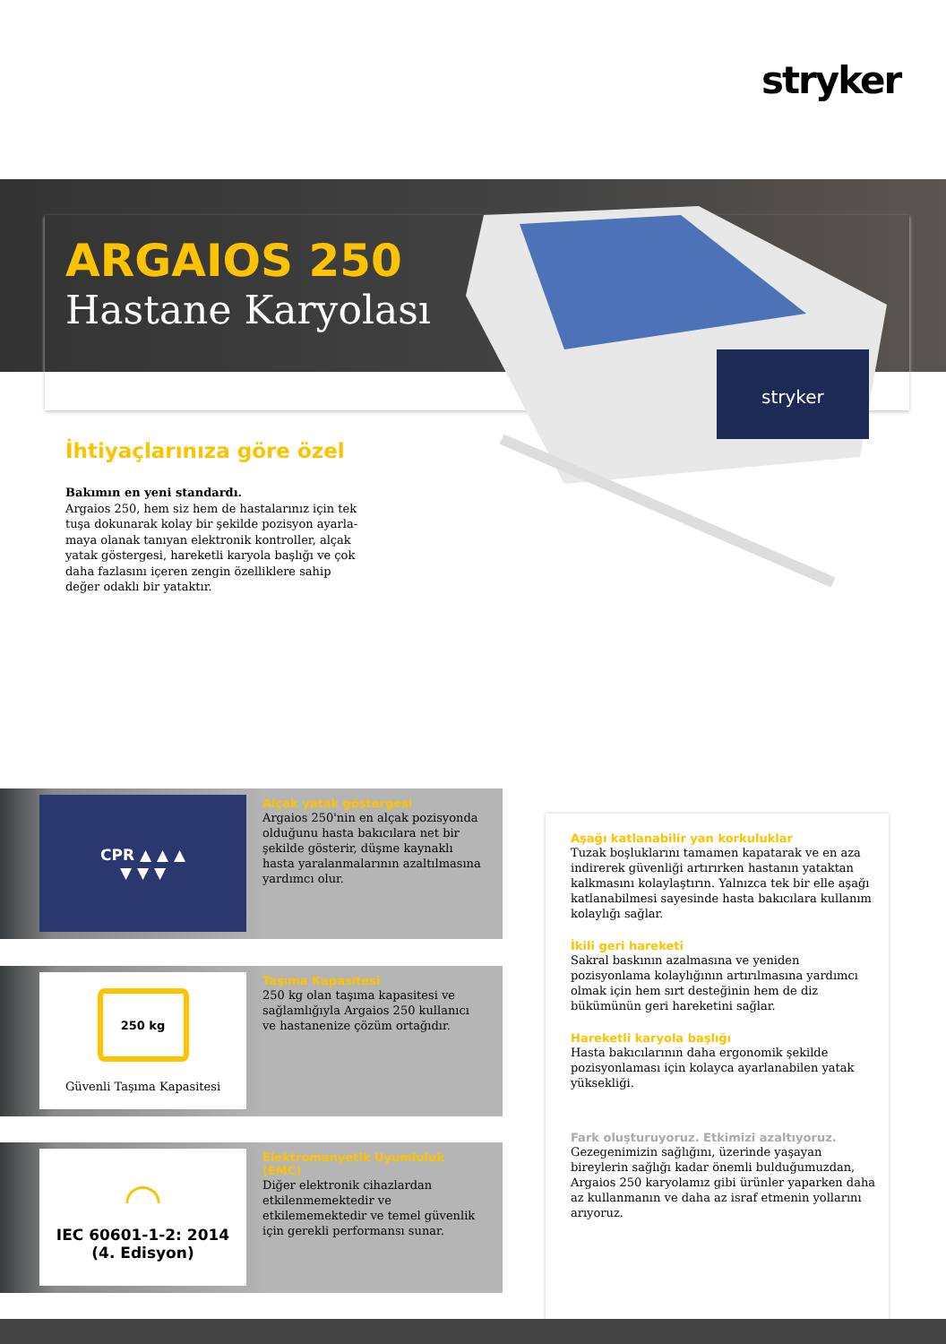stryker
ARGAIOS 250
Hastane Karyolası
stryker
İhtiyaçlarınıza göre özel
Bakımın en yeni standardı.
Argaios 250, hem siz hem de hastalarınız için tek tuşa dokunarak kolay bir şekilde pozisyon ayarla­maya olanak tanıyan elektronik kontroller, alçak yatak göstergesi, hareketli karyola başlığı ve çok daha fazlasını içeren zengin özelliklere sahip değer odaklı bir yataktır.
CPR ▲ ▲ ▲
▼ ▼ ▼
Alçak yatak göstergesi
Argaios 250'nin en alçak pozisyonda olduğunu hasta bakıcılara net bir şekilde gösterir, düşme kaynaklı hasta yaralanmalarının azaltılmasına yardımcı olur.
250 kg
Güvenli Taşıma Kapasitesi
Taşıma Kapasitesi
250 kg olan taşıma kapasitesi ve sağlamlığıyla Argaios 250 kullanıcı ve hastanenize çözüm ortağıdır.
◠
IEC 60601-1-2: 2014
(4. Edisyon)
Elektromanyetik Uyumluluk (EMC)
Diğer elektronik cihazlardan etkilenmemektedir ve etkilememektedir ve temel güvenlik için gerekli performansı sunar.
Aşağı katlanabilir yan korkuluklar
Tuzak boşluklarını tamamen kapatarak ve en aza indirerek güvenliği artırırken hastanın yataktan kalkmasını kolaylaştırın. Yalnızca tek bir elle aşağı katlanabilmesi sayesinde hasta bakıcılara kullanım kolaylığı sağlar.
İkili geri hareketi
Sakral baskının azalmasına ve yeniden pozisyonlama kolaylığının artırılmasına yardımcı olmak için hem sırt desteğinin hem de diz bükümünün geri hareketini sağlar.
Hareketli karyola başlığı
Hasta bakıcılarının daha ergonomik şekilde pozisyonlaması için kolayca ayarlanabilen yatak yüksekliği.
Fark oluşturuyoruz. Etkimizi azaltıyoruz.
Gezegenimizin sağlığını, üzerinde yaşayan bireylerin sağlığı kadar önemli bulduğumuzdan, Argaios 250 karyolamız gibi ürünler yaparken daha az kullanmanın ve daha az israf etmenin yollarını arıyoruz.